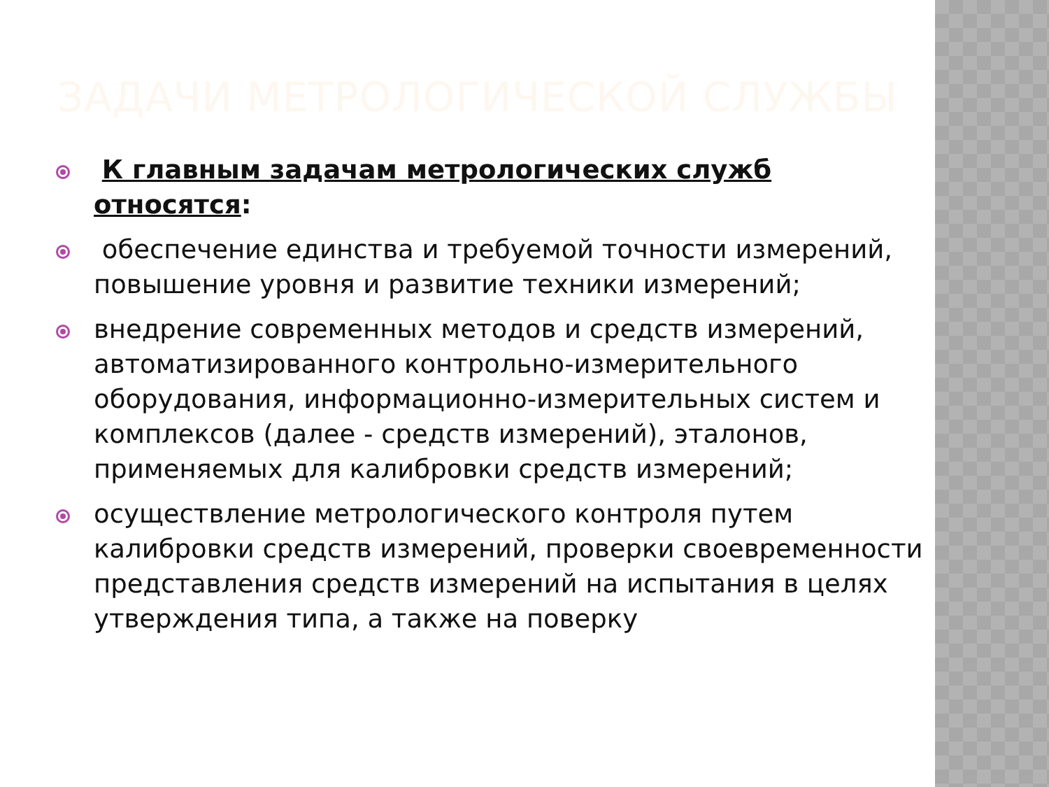ЗАДАЧИ МЕТРОЛОГИЧЕСКОЙ СЛУЖБЫ
К главным задачам метрологических служб относятся:
обеспечение единства и требуемой точности измерений, повышение уровня и развитие техники измерений;
внедрение современных методов и средств измерений, автоматизированного контрольно-измерительного оборудования, информационно-измерительных систем и комплексов (далее - средств измерений), эталонов, применяемых для калибровки средств измерений;
осуществление метрологического контроля путем калибровки средств измерений, проверки своевременности представления средств измерений на испытания в целях утверждения типа, а также на поверку